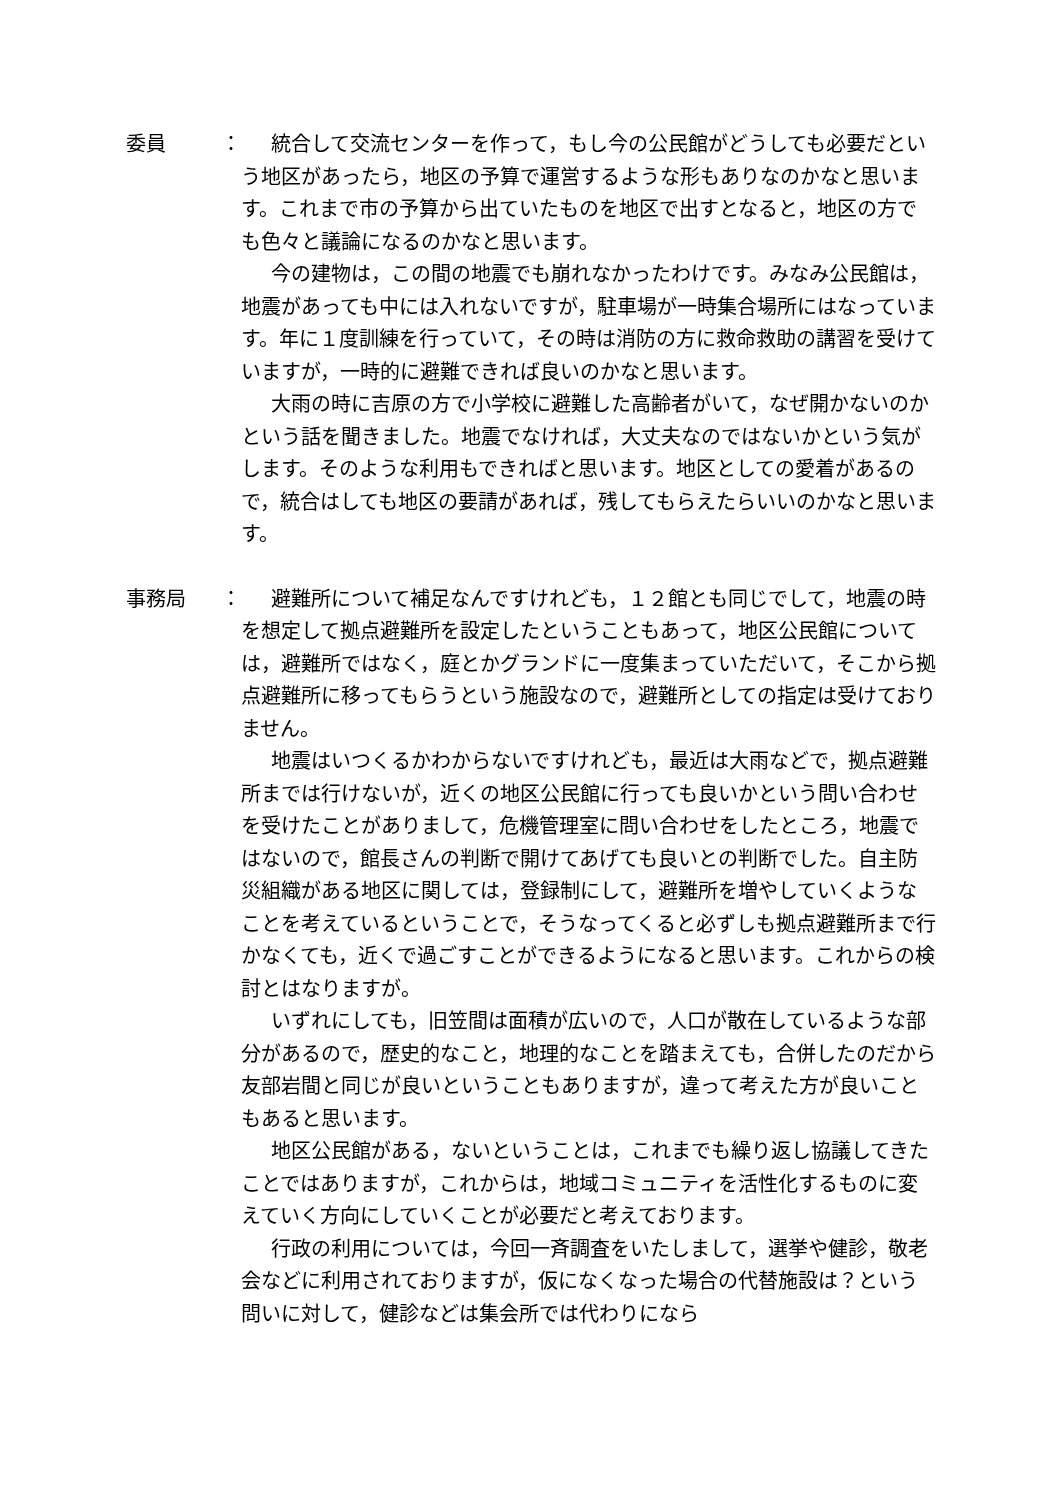委員 ：
統合して交流センターを作って，もし今の公民館がどうしても必要だという地区があったら，地区の予算で運営するような形もありなのかなと思います。これまで市の予算から出ていたものを地区で出すとなると，地区の方でも色々と議論になるのかなと思います。
今の建物は，この間の地震でも崩れなかったわけです。みなみ公民館は，地震があっても中には入れないですが，駐車場が一時集合場所にはなっています。年に１度訓練を行っていて，その時は消防の方に救命救助の講習を受けていますが，一時的に避難できれば良いのかなと思います。
大雨の時に吉原の方で小学校に避難した高齢者がいて，なぜ開かないのかという話を聞きました。地震でなければ，大丈夫なのではないかという気がします。そのような利用もできればと思います。地区としての愛着があるので，統合はしても地区の要請があれば，残してもらえたらいいのかなと思います。
事務局 ：
避難所について補足なんですけれども，１２館とも同じでして，地震の時を想定して拠点避難所を設定したということもあって，地区公民館については，避難所ではなく，庭とかグランドに一度集まっていただいて，そこから拠点避難所に移ってもらうという施設なので，避難所としての指定は受けておりません。
地震はいつくるかわからないですけれども，最近は大雨などで，拠点避難所までは行けないが，近くの地区公民館に行っても良いかという問い合わせを受けたことがありまして，危機管理室に問い合わせをしたところ，地震ではないので，館長さんの判断で開けてあげても良いとの判断でした。自主防災組織がある地区に関しては，登録制にして，避難所を増やしていくようなことを考えているということで，そうなってくると必ずしも拠点避難所まで行かなくても，近くで過ごすことができるようになると思います。これからの検討とはなりますが。
いずれにしても，旧笠間は面積が広いので，人口が散在しているような部分があるので，歴史的なこと，地理的なことを踏まえても，合併したのだから友部岩間と同じが良いということもありますが，違って考えた方が良いこともあると思います。
地区公民館がある，ないということは，これまでも繰り返し協議してきたことではありますが，これからは，地域コミュニティを活性化するものに変えていく方向にしていくことが必要だと考えております。
行政の利用については，今回一斉調査をいたしまして，選挙や健診，敬老会などに利用されておりますが，仮になくなった場合の代替施設は？という問いに対して，健診などは集会所では代わりになら